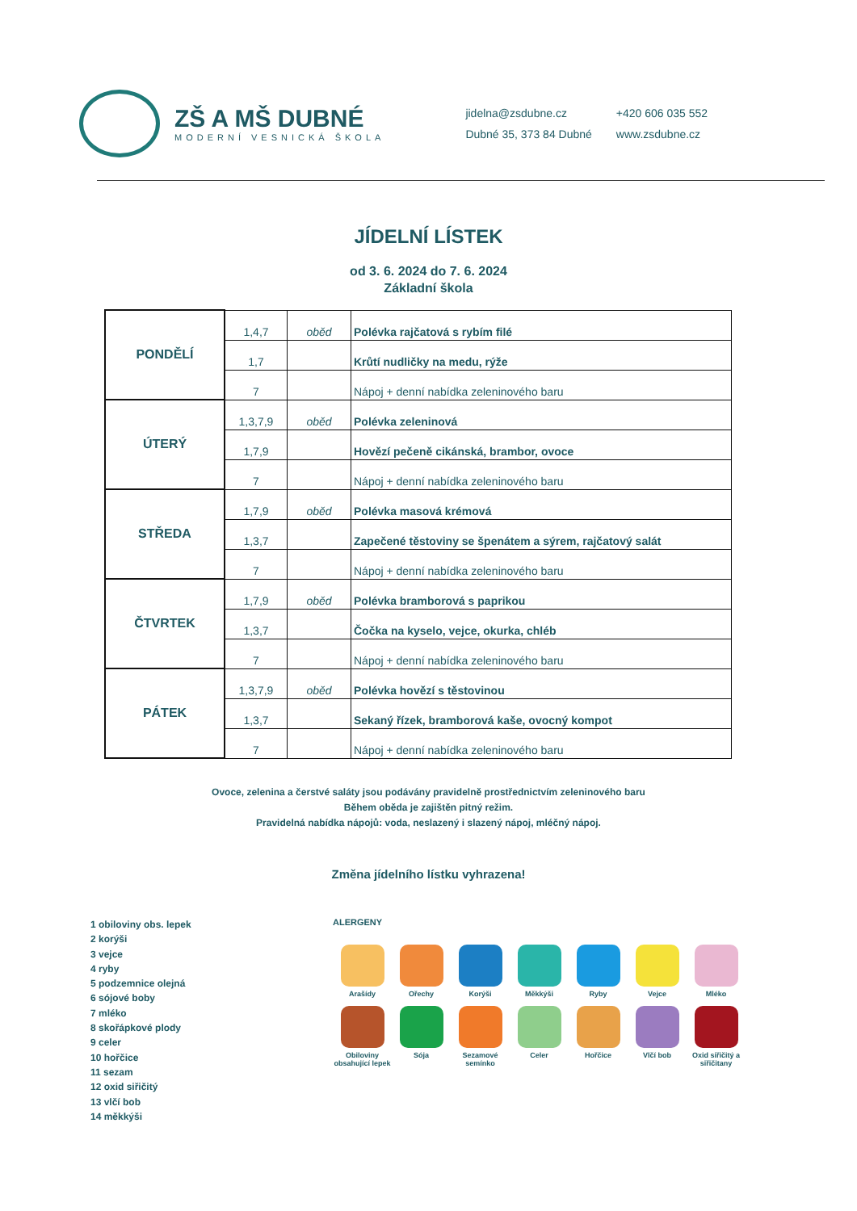ZŠ A MŠ DUBNÉ
MODERNÍ VESNICKÁ ŠKOLA
jidelna@zsdubne.cz
Dubné 35, 373 84 Dubné
+420 606 035 552
www.zsdubne.cz
JÍDELNÍ LÍSTEK
od 3. 6. 2024 do 7. 6. 2024
Základní škola
| PONDĚLÍ | 1,4,7 | oběd | Polévka rajčatová s rybím filé |
| | 1,7 | | Krůtí nudličky na medu, rýže |
| | 7 | | Nápoj + denní nabídka zeleninového baru |
| ÚTERÝ | 1,3,7,9 | oběd | Polévka zeleninová |
| | 1,7,9 | | Hovězí pečeně cikánská, brambor, ovoce |
| | 7 | | Nápoj + denní nabídka zeleninového baru |
| STŘEDA | 1,7,9 | oběd | Polévka masová krémová |
| | 1,3,7 | | Zapečené těstoviny se špenátem a sýrem, rajčatový salát |
| | 7 | | Nápoj + denní nabídka zeleninového baru |
| ČTVRTEK | 1,7,9 | oběd | Polévka bramborová s paprikou |
| | 1,3,7 | | Čočka na kyselo, vejce, okurka, chléb |
| | 7 | | Nápoj + denní nabídka zeleninového baru |
| PÁTEK | 1,3,7,9 | oběd | Polévka hovězí s těstovinou |
| | 1,3,7 | | Sekaný řízek, bramborová kaše, ovocný kompot |
| | 7 | | Nápoj + denní nabídka zeleninového baru |
Ovoce, zelenina a čerstvé saláty jsou podávány pravidelně prostřednictvím zeleninového baru
Během oběda je zajištěn pitný režim.
Pravidelná nabídka nápojů: voda, neslazený i slazený nápoj, mléčný nápoj.
Změna jídelního lístku vyhrazena!
1 obiloviny obs. lepek
2 korýši
3 vejce
4 ryby
5 podzemnice olejná
6 sójové boby
7 mléko
8 skořápkové plody
9 celer
10 hořčice
11 sezam
12 oxid siřičitý
13 vlčí bob
14 měkkýši
ALERGENY
Arašídy
Ořechy
Korýši
Měkkýši
Ryby
Vejce
Mléko
Obiloviny obsahující lepek
Sója
Sezamové semínko
Celer
Hořčice
Vlčí bob
Oxid siřičitý a siřičitany